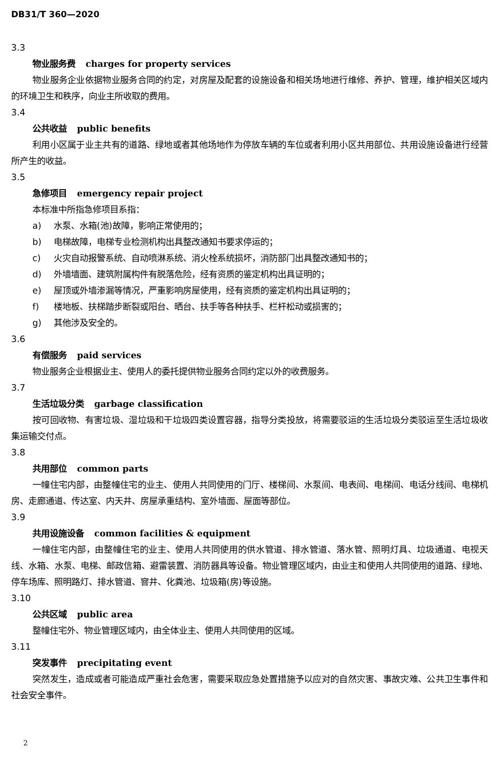DB31/T 360—2020
3.3
物业服务费 charges for property services
物业服务企业依据物业服务合同的约定，对房屋及配套的设施设备和相关场地进行维修、养护、管理，维护相关区域内的环境卫生和秩序，向业主所收取的费用。
3.4
公共收益 public benefits
利用小区属于业主共有的道路、绿地或者其他场地作为停放车辆的车位或者利用小区共用部位、共用设施设备进行经营所产生的收益。
3.5
急修项目 emergency repair project
本标准中所指急修项目系指：
a) 水泵、水箱(池)故障，影响正常使用的；
b) 电梯故障，电梯专业检测机构出具整改通知书要求停运的；
c) 火灾自动报警系统、自动喷淋系统、消火栓系统损坏，消防部门出具整改通知书的；
d) 外墙墙面、建筑附属构件有脱落危险，经有资质的鉴定机构出具证明的；
e) 屋顶或外墙渗漏等情况，严重影响房屋使用，经有资质的鉴定机构出具证明的；
f) 楼地板、扶梯踏步断裂或阳台、晒台、扶手等各种扶手、栏杆松动或损害的；
g) 其他涉及安全的。
3.6
有偿服务 paid services
物业服务企业根据业主、使用人的委托提供物业服务合同约定以外的收费服务。
3.7
生活垃圾分类 garbage classification
按可回收物、有害垃圾、湿垃圾和干垃圾四类设置容器，指导分类投放，将需要驳运的生活垃圾分类驳运至生活垃圾收集运输交付点。
3.8
共用部位 common parts
一幢住宅内部，由整幢住宅的业主、使用人共同使用的门厅、楼梯间、水泵间、电表间、电梯间、电话分线间、电梯机房、走廊通道、传达室、内天井、房屋承重结构、室外墙面、屋面等部位。
3.9
共用设施设备 common facilities & equipment
一幢住宅内部，由整幢住宅的业主、使用人共同使用的供水管道、排水管道、落水管、照明灯具、垃圾通道、电视天线、水箱、水泵、电梯、邮政信箱、避雷装置、消防器具等设备。物业管理区域内，由业主和使用人共同使用的道路、绿地、停车场库、照明路灯、排水管道、窨井、化粪池、垃圾箱(房)等设施。
3.10
公共区域 public area
整幢住宅外、物业管理区域内，由全体业主、使用人共同使用的区域。
3.11
突发事件 precipitating event
突然发生，造成或者可能造成严重社会危害，需要采取应急处置措施予以应对的自然灾害、事故灾难、公共卫生事件和社会安全事件。
2